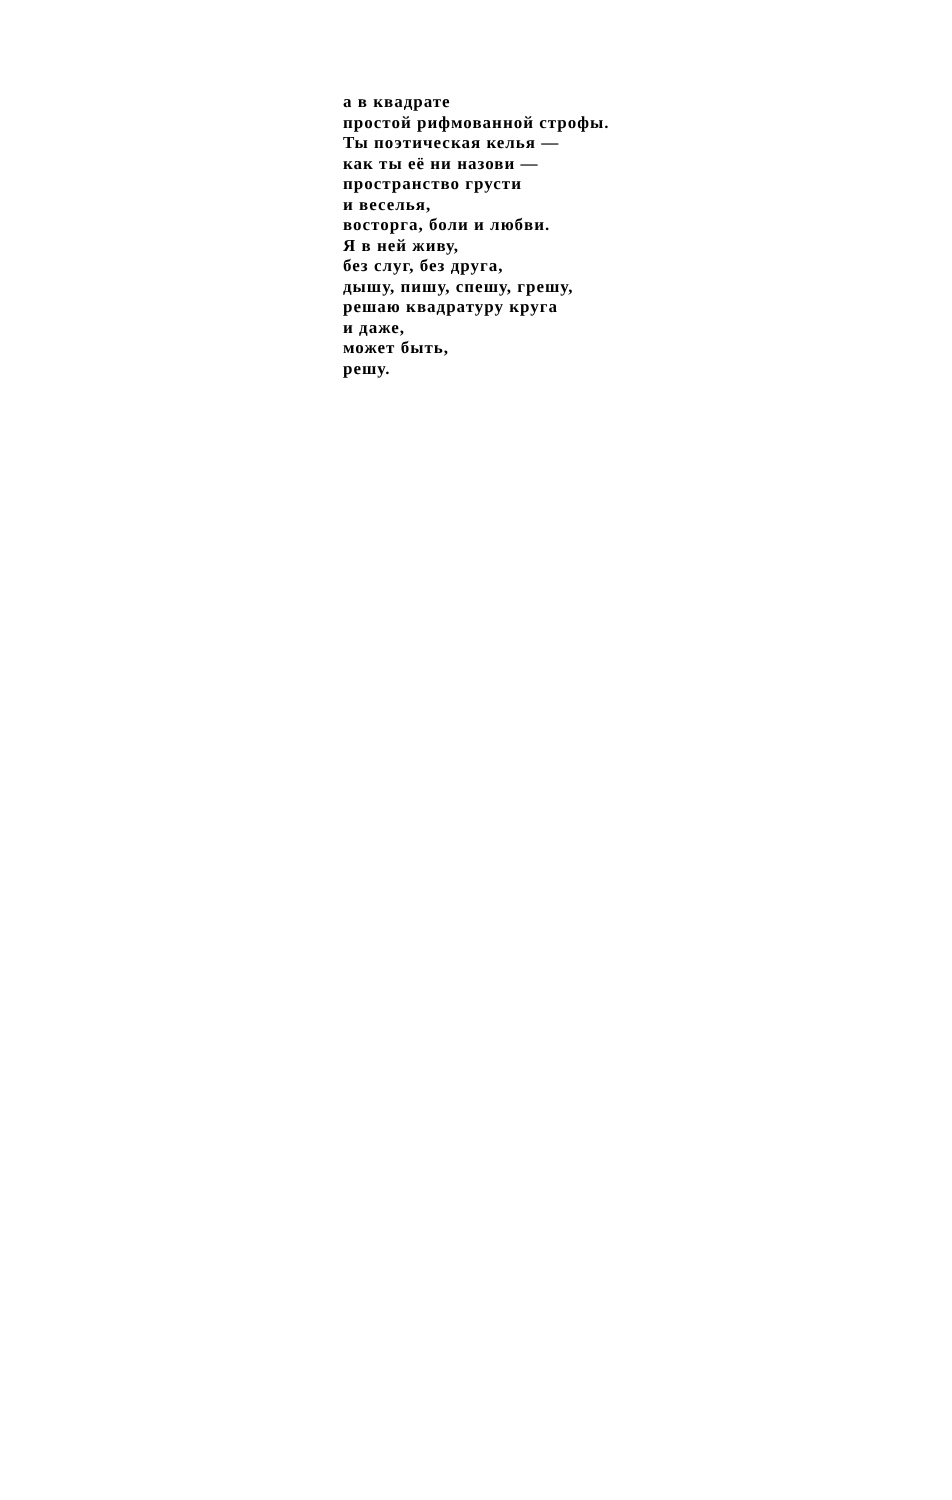а в квадрате
простой рифмованной строфы.
Ты поэтическая келья —
как ты её ни назови —
пространство грусти
и веселья,
восторга, боли и любви.
Я в ней живу,
без слуг, без друга,
дышу, пишу, спешу, грешу,
решаю квадратуру круга
и даже,
может быть,
решу.